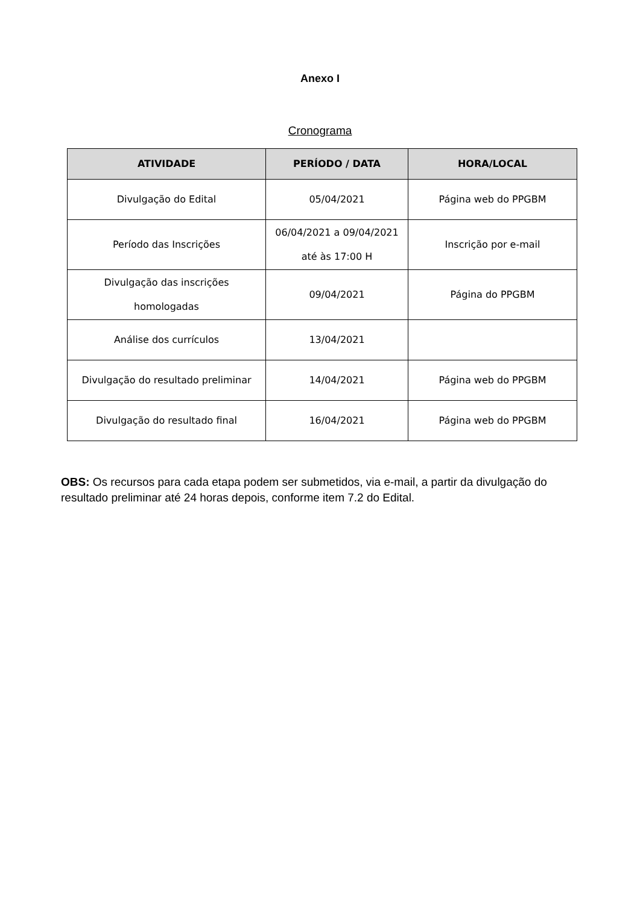Anexo I
Cronograma
| ATIVIDADE | PERÍODO / DATA | HORA/LOCAL |
| --- | --- | --- |
| Divulgação do Edital | 05/04/2021 | Página web do PPGBM |
| Período das Inscrições | 06/04/2021 a 09/04/2021 até às 17:00 H | Inscrição por e-mail |
| Divulgação das inscrições homologadas | 09/04/2021 | Página do PPGBM |
| Análise dos currículos | 13/04/2021 | |
| Divulgação do resultado preliminar | 14/04/2021 | Página web do PPGBM |
| Divulgação do resultado final | 16/04/2021 | Página web do PPGBM |
OBS: Os recursos para cada etapa podem ser submetidos, via e-mail, a partir da divulgação do resultado preliminar até 24 horas depois, conforme item 7.2 do Edital.